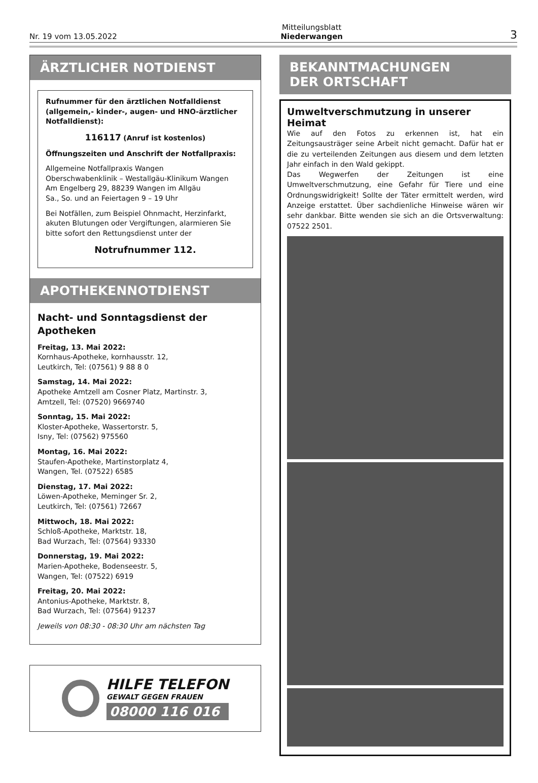Nr. 19 vom 13.05.2022
Mitteilungsblatt
Niederwangen
3
ÄRZTLICHER NOTDIENST
Rufnummer für den ärztlichen Notfalldienst (allgemein,- kinder-, augen- und HNO-ärztlicher Notfalldienst):
116117 (Anruf ist kostenlos)
Öffnungszeiten und Anschrift der Notfallpraxis:
Allgemeine Notfallpraxis Wangen
Oberschwabenklinik – Westallgäu-Klinikum Wangen
Am Engelberg 29, 88239 Wangen im Allgäu
Sa., So. und an Feiertagen 9 – 19 Uhr
Bei Notfällen, zum Beispiel Ohnmacht, Herzinfarkt, akuten Blutungen oder Vergiftungen, alarmieren Sie bitte sofort den Rettungsdienst unter der
Notrufnummer 112.
APOTHEKENNOTDIENST
Nacht- und Sonntagsdienst der Apotheken
Freitag, 13. Mai 2022:
Kornhaus-Apotheke, kornhausstr. 12,
Leutkirch, Tel: (07561) 9 88 8 0
Samstag, 14. Mai 2022:
Apotheke Amtzell am Cosner Platz, Martinstr. 3,
Amtzell, Tel: (07520) 9669740
Sonntag, 15. Mai 2022:
Kloster-Apotheke, Wassertorstr. 5,
Isny, Tel: (07562) 975560
Montag, 16. Mai 2022:
Staufen-Apotheke, Martinstorplatz 4,
Wangen, Tel. (07522) 6585
Dienstag, 17. Mai 2022:
Löwen-Apotheke, Meminger Sr. 2,
Leutkirch, Tel: (07561) 72667
Mittwoch, 18. Mai 2022:
Schloß-Apotheke, Marktstr. 18,
Bad Wurzach, Tel: (07564) 93330
Donnerstag, 19. Mai 2022:
Marien-Apotheke, Bodenseestr. 5,
Wangen, Tel: (07522) 6919
Freitag, 20. Mai 2022:
Antonius-Apotheke, Marktstr. 8,
Bad Wurzach, Tel: (07564) 91237
Jeweils von 08:30 - 08:30 Uhr am nächsten Tag
HILFE TELEFON
GEWALT GEGEN FRAUEN
08000 116 016
BEKANNTMACHUNGEN
DER ORTSCHAFT
Umweltverschmutzung in unserer Heimat
Wie auf den Fotos zu erkennen ist, hat ein Zeitungsausträger seine Arbeit nicht gemacht. Dafür hat er die zu verteilenden Zeitungen aus diesem und dem letzten Jahr einfach in den Wald gekippt.
Das Wegwerfen der Zeitungen ist eine Umweltverschmutzung, eine Gefahr für Tiere und eine Ordnungswidrigkeit! Sollte der Täter ermittelt werden, wird Anzeige erstattet. Über sachdienliche Hinweise wären wir sehr dankbar. Bitte wenden sie sich an die Ortsverwaltung: 07522 2501.